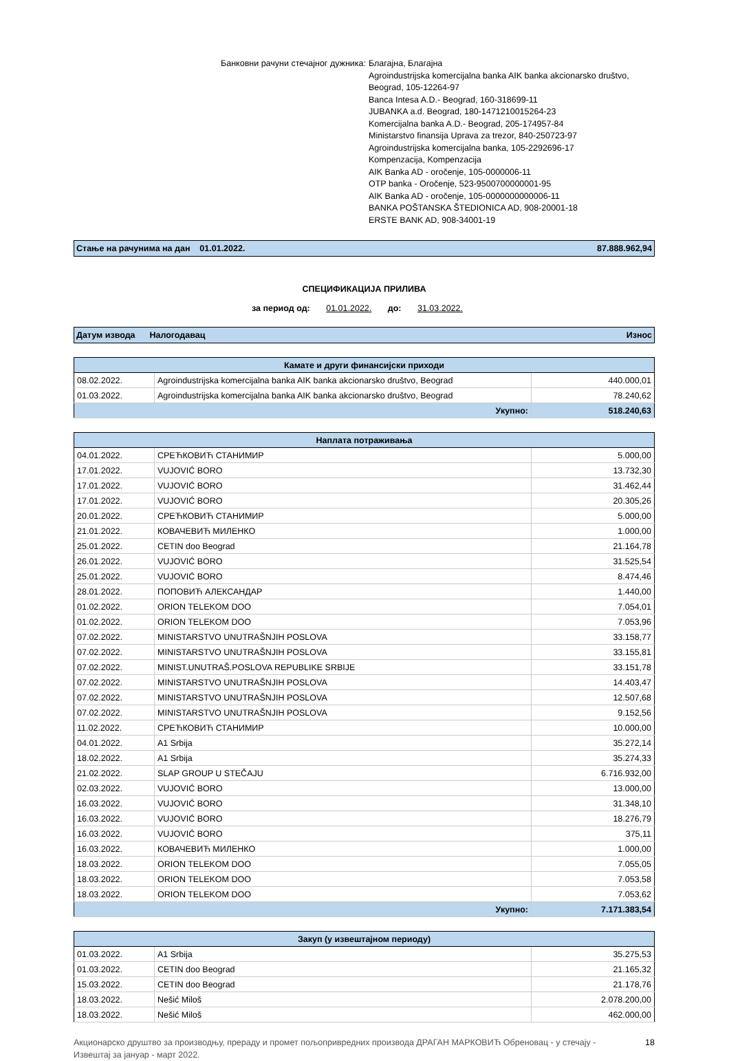Банковни рачуни стечајног дужника: Благајна, Благајна
Agroindustrijska komercijalna banka AIK banka akcionarsko društvo,
Beograd, 105-12264-97
Banca Intesa A.D.- Beograd, 160-318699-11
JUBANKA a.d. Beograd, 180-1471210015264-23
Komercijalna banka A.D.- Beograd, 205-174957-84
Ministarstvo finansija Uprava za trezor, 840-250723-97
Agroindustrijska komercijalna banka, 105-2292696-17
Kompenzacija, Kompenzacija
AIK Banka AD - oročenje, 105-0000006-11
OTP banka - Oročenje, 523-9500700000001-95
AIK Banka AD - oročenje, 105-0000000000006-11
BANKA POŠTANSKA ŠTEDIONICA AD, 908-20001-18
ERSTE BANK AD, 908-34001-19
Стање на рачунима на дан 01.01.2022. 87.888.962,94
СПЕЦИФИКАЦИЈА ПРИЛИВА
за период од: 01.01.2022. до: 31.03.2022.
Датум извода Налогодавац Износ
| Камате и други финансијски приходи | | |
| --- | --- | --- |
| 08.02.2022. | Agroindustrijska komercijalna banka AIK banka akcionarsko društvo, Beograd | 440.000,01 |
| 01.03.2022. | Agroindustrijska komercijalna banka AIK banka akcionarsko društvo, Beograd | 78.240,62 |
| | Укупно: | 518.240,63 |
| Наплата потраживања | | |
| --- | --- | --- |
| 04.01.2022. | СРЕЋКОВИЋ СТАНИМИР | 5.000,00 |
| 17.01.2022. | VUJOVIĆ BORO | 13.732,30 |
| 17.01.2022. | VUJOVIĆ BORO | 31.462,44 |
| 17.01.2022. | VUJOVIĆ BORO | 20.305,26 |
| 20.01.2022. | СРЕЋКОВИЋ СТАНИМИР | 5.000,00 |
| 21.01.2022. | КОВАЧЕВИЋ МИЛЕНКО | 1.000,00 |
| 25.01.2022. | CETIN doo Beograd | 21.164,78 |
| 26.01.2022. | VUJOVIĆ BORO | 31.525,54 |
| 25.01.2022. | VUJOVIĆ BORO | 8.474,46 |
| 28.01.2022. | ПОПОВИЋ АЛЕКСАНДАР | 1.440,00 |
| 01.02.2022. | ORION TELEKOM DOO | 7.054,01 |
| 01.02.2022. | ORION TELEKOM DOO | 7.053,96 |
| 07.02.2022. | MINISTARSTVO UNUTRAŠNJIH POSLOVA | 33.158,77 |
| 07.02.2022. | MINISTARSTVO UNUTRAŠNJIH POSLOVA | 33.155,81 |
| 07.02.2022. | MINIST.UNUTRAŠ.POSLOVA REPUBLIKE SRBIJE | 33.151,78 |
| 07.02.2022. | MINISTARSTVO UNUTRAŠNJIH POSLOVA | 14.403,47 |
| 07.02.2022. | MINISTARSTVO UNUTRAŠNJIH POSLOVA | 12.507,68 |
| 07.02.2022. | MINISTARSTVO UNUTRAŠNJIH POSLOVA | 9.152,56 |
| 11.02.2022. | СРЕЋКОВИЋ СТАНИМИР | 10.000,00 |
| 04.01.2022. | A1 Srbija | 35.272,14 |
| 18.02.2022. | A1 Srbija | 35.274,33 |
| 21.02.2022. | SLAP GROUP U STEČAJU | 6.716.932,00 |
| 02.03.2022. | VUJOVIĆ BORO | 13.000,00 |
| 16.03.2022. | VUJOVIĆ BORO | 31.348,10 |
| 16.03.2022. | VUJOVIĆ BORO | 18.276,79 |
| 16.03.2022. | VUJOVIĆ BORO | 375,11 |
| 16.03.2022. | КОВАЧЕВИЋ МИЛЕНКО | 1.000,00 |
| 18.03.2022. | ORION TELEKOM DOO | 7.055,05 |
| 18.03.2022. | ORION TELEKOM DOO | 7.053,58 |
| 18.03.2022. | ORION TELEKOM DOO | 7.053,62 |
| | Укупно: | 7.171.383,54 |
| Закуп (у извештајном периоду) | | |
| --- | --- | --- |
| 01.03.2022. | A1 Srbija | 35.275,53 |
| 01.03.2022. | CETIN doo Beograd | 21.165,32 |
| 15.03.2022. | CETIN doo Beograd | 21.178,76 |
| 18.03.2022. | Nešić Miloš | 2.078.200,00 |
| 18.03.2022. | Nešić Miloš | 462.000,00 |
Акционарско друштво за производњу, прераду и промет пољопривредних производа ДРАГАН МАРКОВИЋ Обреновац - у стечају -
Извештај за јануар - март 2022. 18